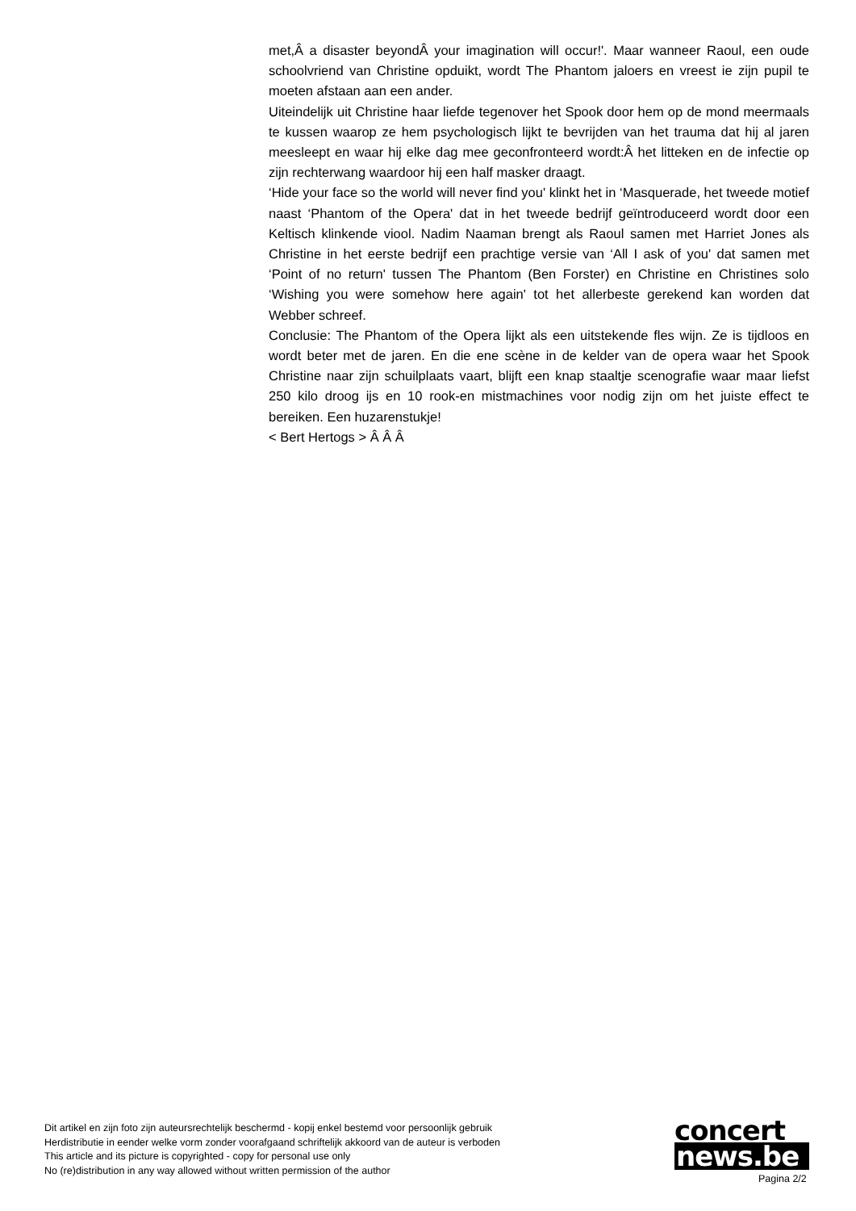met,Â a disaster beyondÂ your imagination will occur!'. Maar wanneer Raoul, een oude schoolvriend van Christine opduikt, wordt The Phantom jaloers en vreest ie zijn pupil te moeten afstaan aan een ander.
Uiteindelijk uit Christine haar liefde tegenover het Spook door hem op de mond meermaals te kussen waarop ze hem psychologisch lijkt te bevrijden van het trauma dat hij al jaren meesleept en waar hij elke dag mee geconfronteerd wordt:Â het litteken en de infectie op zijn rechterwang waardoor hij een half masker draagt.
‘Hide your face so the world will never find you' klinkt het in ‘Masquerade, het tweede motief naast ‘Phantom of the Opera' dat in het tweede bedrijf geïntroduceerd wordt door een Keltisch klinkende viool. Nadim Naaman brengt als Raoul samen met Harriet Jones als Christine in het eerste bedrijf een prachtige versie van ‘All I ask of you' dat samen met ‘Point of no return' tussen The Phantom (Ben Forster) en Christine en Christines solo ‘Wishing you were somehow here again' tot het allerbeste gerekend kan worden dat Webber schreef.
Conclusie: The Phantom of the Opera lijkt als een uitstekende fles wijn. Ze is tijdloos en wordt beter met de jaren. En die ene scène in de kelder van de opera waar het Spook Christine naar zijn schuilplaats vaart, blijft een knap staaltje scenografie waar maar liefst 250 kilo droog ijs en 10 rook-en mistmachines voor nodig zijn om het juiste effect te bereiken. Een huzarenstukje!
< Bert Hertogs > Â Â Â
Dit artikel en zijn foto zijn auteursrechtelijk beschermd - kopij enkel bestemd voor persoonlijk gebruik
Herdistributie in eender welke vorm zonder voorafgaand schriftelijk akkoord van de auteur is verboden
This article and its picture is copyrighted - copy for personal use only
No (re)distribution in any way allowed without written permission of the author
concert
news.be
Pagina 2/2